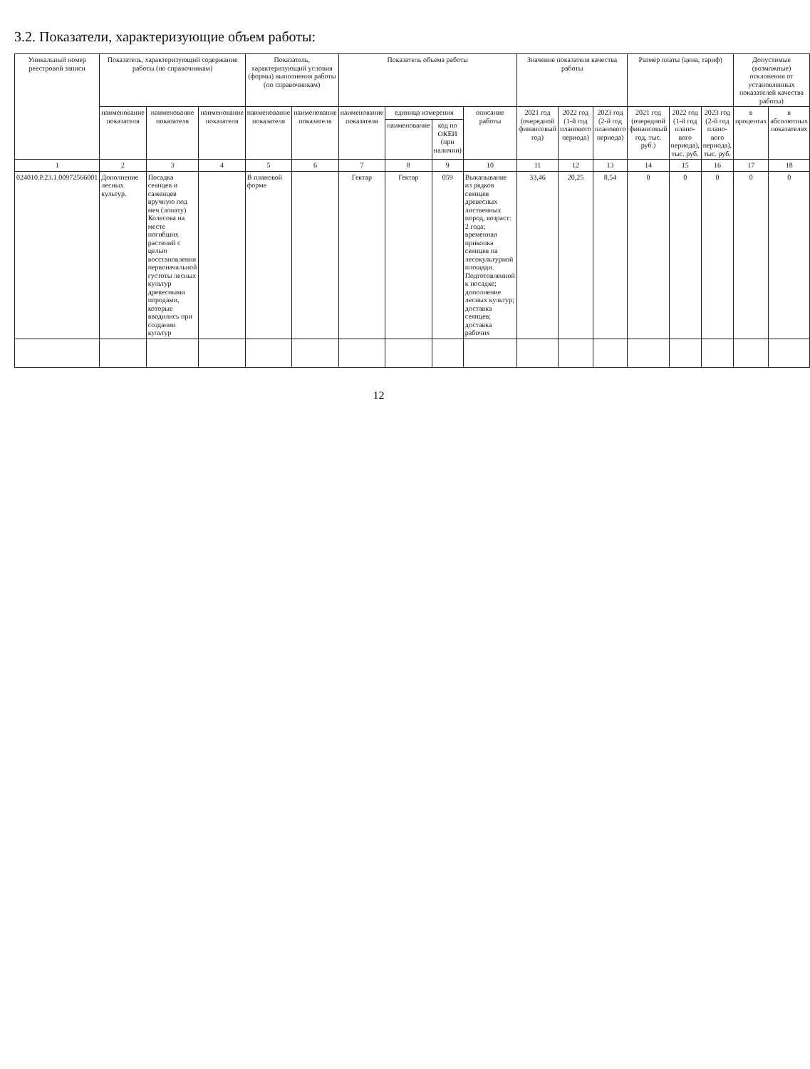3.2. Показатели, характеризующие объем работы:
| Уникальный номер реестровой записи | Показатель, характеризующий содержание работы (по справочникам) | | | Показатель, характеризующий условия (формы) выполнения работы (по справочникам) | | Показатель объема работы | | | | Значение показателя качества работы | | | Размер платы (цена, тариф) | | | Допустимые (возможные) отклонения от установленных показателей качества работы) | |
| --- | --- | --- | --- | --- | --- | --- | --- | --- | --- | --- | --- | --- | --- | --- | --- | --- | --- |
| | наименование показателя | наименование показателя | наименование показателя | наименование показателя | наименование показателя | наименование показателя | единица измерения | | описание работы | 2021 год (очередной финансовый год) | 2022 год (1-й год планового периода) | 2023 год (2-й год планового периода) | 2021 год (очередной финансовый год, тыс. руб.) | 2022 год (1-й год плано-вого периода), тыс. руб. | 2023 год (2-й год плано-вого периода), тыс. руб. | в процентах | в абсолютных показателях |
| | | | | | | | наименование | код по ОКЕИ (при наличии) | | | | | | | | | |
| 1 | 2 | 3 | 4 | 5 | 6 | 7 | 8 | 9 | 10 | 11 | 12 | 13 | 14 | 15 | 16 | 17 | 18 |
| 024010.Р.23.1.00972566001 | Дополнение лесных культур. | Посадка сеянцев и саженцев вручную под меч (лопату) Колесова на месте погибших растений с целью восстановления первоначальной густоты лесных культур древесными породами, которые вводились при создании культур | | В плановой форме | | Гектар | Гектар | 059 | Выкапывание из рядков сеянцев древесных лиственных пород, возраст: 2 года; временная прикопка сеянцев на лесокультурной площади. Подготовленной к посадке; дополнение лесных культур; доставка сеянцев; доставка рабочих | 33,46 | 20,25 | 8,54 | 0 | 0 | 0 | 0 | 0 |
12